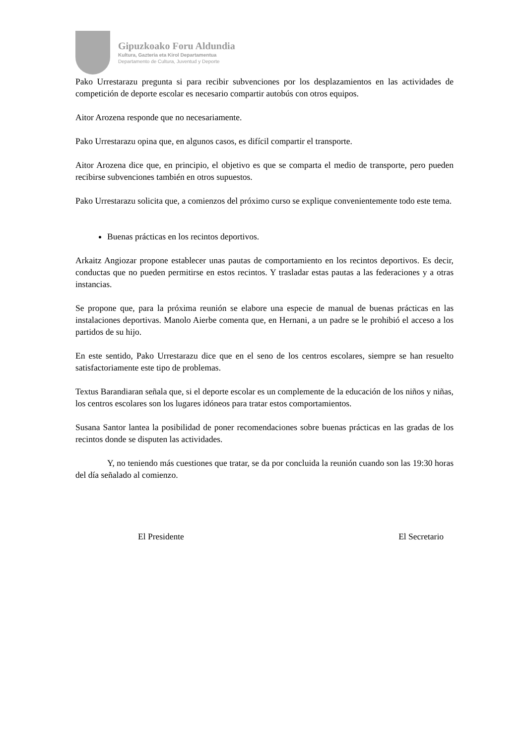Gipuzkoako Foru Aldundia
Kultura, Gazteria eta Kirol Departamentua
Departamento de Cultura, Juventud y Deporte
Pako Urrestarazu pregunta si para recibir subvenciones por los desplazamientos en las actividades de competición de deporte escolar es necesario compartir autobús con otros equipos.
Aitor Arozena responde que no necesariamente.
Pako Urrestarazu opina que, en algunos casos, es difícil compartir el transporte.
Aitor Arozena dice que, en principio, el objetivo es que se comparta el medio de transporte, pero pueden recibirse subvenciones también en otros supuestos.
Pako Urrestarazu solicita que, a comienzos del próximo curso se explique convenientemente todo este tema.
Buenas prácticas en los recintos deportivos.
Arkaitz Angiozar propone establecer unas pautas de comportamiento en los recintos deportivos. Es decir, conductas que no pueden permitirse en estos recintos. Y trasladar estas pautas a las federaciones y a otras instancias.
Se propone que, para la próxima reunión se elabore una especie de manual de buenas prácticas en las instalaciones deportivas. Manolo Aierbe comenta que, en Hernani, a un padre se le prohibió el acceso a los partidos de su hijo.
En este sentido, Pako Urrestarazu dice que en el seno de los centros escolares, siempre se han resuelto satisfactoriamente este tipo de problemas.
Textus Barandiaran señala que, si el deporte escolar es un complemente de la educación de los niños y niñas, los centros escolares son los lugares idóneos para tratar estos comportamientos.
Susana Santor lantea la posibilidad de poner recomendaciones sobre buenas prácticas en las gradas de los recintos donde se disputen las actividades.
Y, no teniendo más cuestiones que tratar, se da por concluida la reunión cuando son las 19:30 horas del día señalado al comienzo.
El Presidente El Secretario